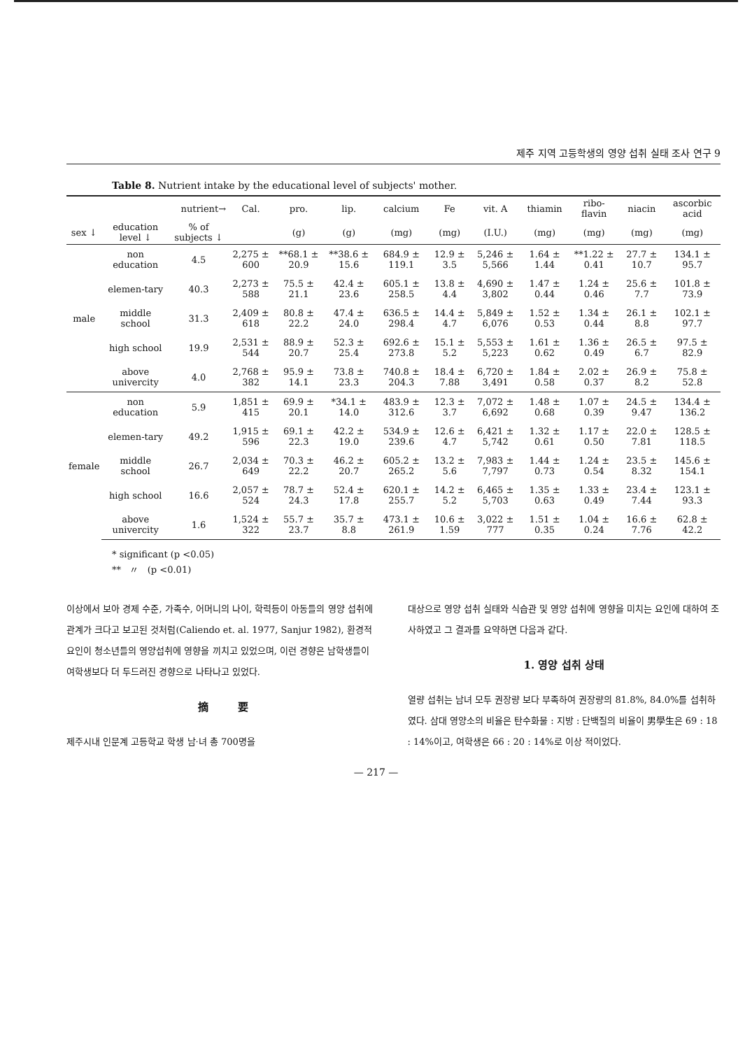제주 지역 고등학생의 영양 섭취 실태 조사 연구 9
Table 8. Nutrient intake by the educational level of subjects' mother.
| nutrient→ | | | Cal. | pro. | lip. | calcium | Fe | vit. A | thiamin | ribo-flavin | niacin | ascorbic acid |
| --- | --- | --- | --- | --- | --- | --- | --- | --- | --- | --- | --- | --- |
| sex ↓ | education level ↓ | % of subjects ↓ | | (g) | (g) | (mg) | (mg) | (I.U.) | (mg) | (mg) | (mg) | (mg) |
| male | non education | 4.5 | 2,275 ± 600 | **68.1 ± 20.9 | **38.6 ± 15.6 | 684.9 ± 119.1 | 12.9 ± 3.5 | 5,246 ± 5,566 | 1.64 ± 1.44 | **1.22 ± 0.41 | 27.7 ± 10.7 | 134.1 ± 95.7 |
| | elemen-tary | 40.3 | 2,273 ± 588 | 75.5 ± 21.1 | 42.4 ± 23.6 | 605.1 ± 258.5 | 13.8 ± 4.4 | 4,690 ± 3,802 | 1.47 ± 0.44 | 1.24 ± 0.46 | 25.6 ± 7.7 | 101.8 ± 73.9 |
| | middle school | 31.3 | 2,409 ± 618 | 80.8 ± 22.2 | 47.4 ± 24.0 | 636.5 ± 298.4 | 14.4 ± 4.7 | 5,849 ± 6,076 | 1.52 ± 0.53 | 1.34 ± 0.44 | 26.1 ± 8.8 | 102.1 ± 97.7 |
| | high school | 19.9 | 2,531 ± 544 | 88.9 ± 20.7 | 52.3 ± 25.4 | 692.6 ± 273.8 | 15.1 ± 5.2 | 5,553 ± 5,223 | 1.61 ± 0.62 | 1.36 ± 0.49 | 26.5 ± 6.7 | 97.5 ± 82.9 |
| | above univercity | 4.0 | 2,768 ± 382 | 95.9 ± 14.1 | 73.8 ± 23.3 | 740.8 ± 204.3 | 18.4 ± 7.88 | 6,720 ± 3,491 | 1.84 ± 0.58 | 2.02 ± 0.37 | 26.9 ± 8.2 | 75.8 ± 52.8 |
| female | non education | 5.9 | 1,851 ± 415 | 69.9 ± 20.1 | *34.1 ± 14.0 | 483.9 ± 312.6 | 12.3 ± 3.7 | 7,072 ± 6,692 | 1.48 ± 0.68 | 1.07 ± 0.39 | 24.5 ± 9.47 | 134.4 ± 136.2 |
| | elemen-tary | 49.2 | 1,915 ± 596 | 69.1 ± 22.3 | 42.2 ± 19.0 | 534.9 ± 239.6 | 12.6 ± 4.7 | 6,421 ± 5,742 | 1.32 ± 0.61 | 1.17 ± 0.50 | 22.0 ± 7.81 | 128.5 ± 118.5 |
| | middle school | 26.7 | 2,034 ± 649 | 70.3 ± 22.2 | 46.2 ± 20.7 | 605.2 ± 265.2 | 13.2 ± 5.6 | 7,983 ± 7,797 | 1.44 ± 0.73 | 1.24 ± 0.54 | 23.5 ± 8.32 | 145.6 ± 154.1 |
| | high school | 16.6 | 2,057 ± 524 | 78.7 ± 24.3 | 52.4 ± 17.8 | 620.1 ± 255.7 | 14.2 ± 5.2 | 6,465 ± 5,703 | 1.35 ± 0.63 | 1.33 ± 0.49 | 23.4 ± 7.44 | 123.1 ± 93.3 |
| | above univercity | 1.6 | 1,524 ± 322 | 55.7 ± 23.7 | 35.7 ± 8.8 | 473.1 ± 261.9 | 10.6 ± 1.59 | 3,022 ± 777 | 1.51 ± 0.35 | 1.04 ± 0.24 | 16.6 ± 7.76 | 62.8 ± 42.2 |
* significant (p <0.05)
** 〃 (p <0.01)
이상에서 보아 경제 수준, 가족수, 어머니의 나이, 학력등이 아동들의 영양 섭취에 관계가 크다고 보고된 것처럼(Caliendo et. al. 1977, Sanjur 1982), 환경적 요인이 청소년들의 영양섭취에 영향을 끼치고 있었으며, 이런 경향은 남학생들이 여학생보다 더 두드러진 경향으로 나타나고 있었다.
摘 要
제주시내 인문계 고등학교 학생 남·녀 총 700명을
대상으로 영양 섭취 실태와 식습관 및 영양 섭취에 영향을 미치는 요인에 대하여 조사하였고 그 결과를 요약하면 다음과 같다.
1. 영양 섭취 상태
열량 섭취는 남녀 모두 권장량 보다 부족하여 권장량의 81.8%, 84.0%를 섭취하였다. 삼대 영양소의 비율은 탄수화물 : 지방 : 단백질의 비율이 男學生은 69 : 18 : 14%이고, 여학생은 66 : 20 : 14%로 이상 적이었다.
— 217 —